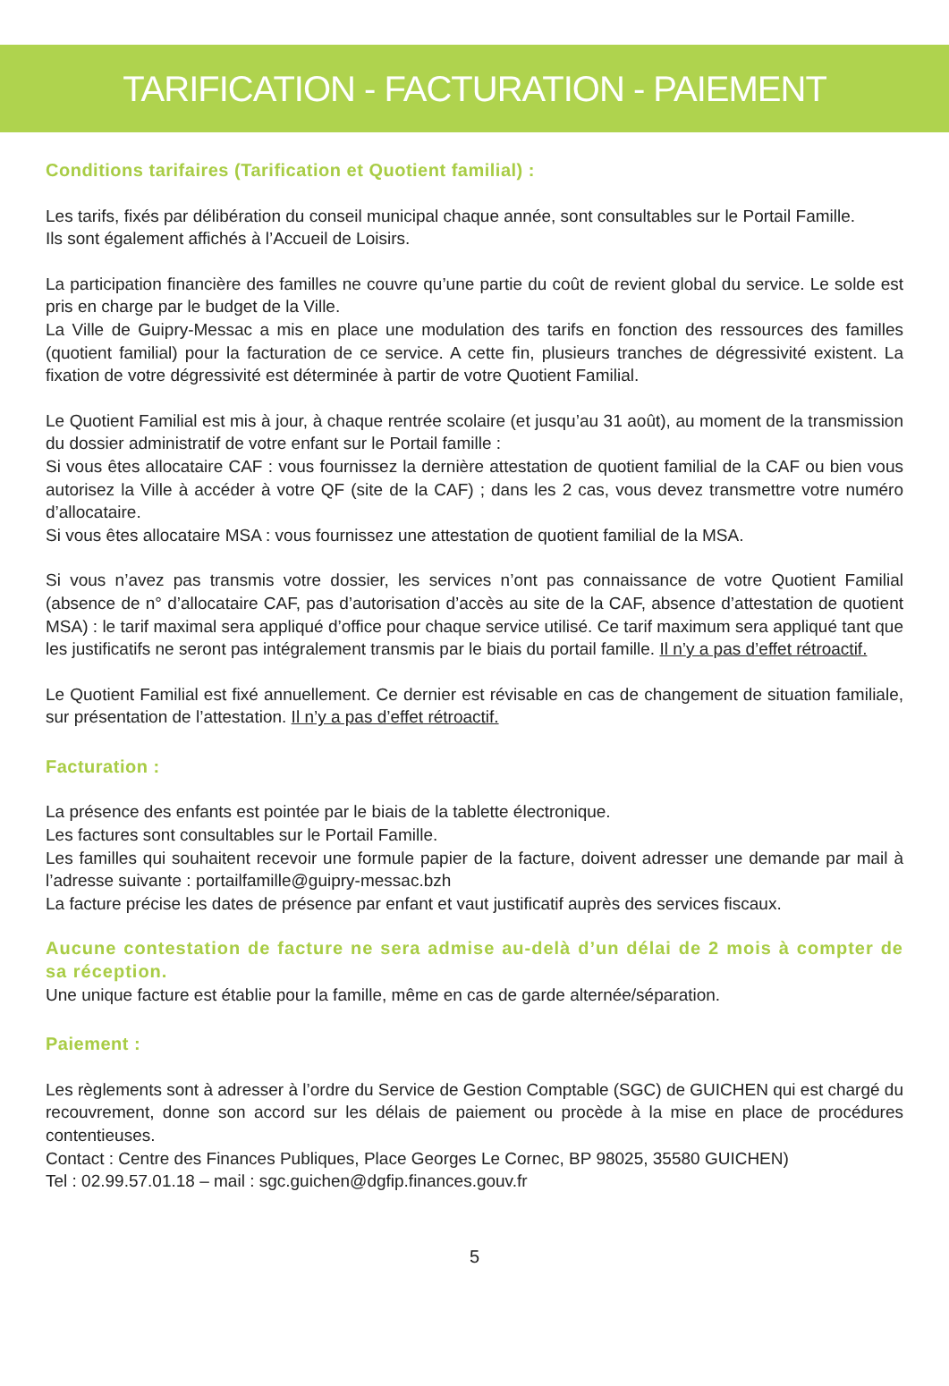TARIFICATION - FACTURATION - PAIEMENT
Conditions tarifaires (Tarification et Quotient familial) :
Les tarifs, fixés par délibération du conseil municipal chaque année, sont consultables sur le Portail Famille.
Ils sont également affichés à l’Accueil de Loisirs.
La participation financière des familles ne couvre qu’une partie du coût de revient global du service. Le solde est pris en charge par le budget de la Ville.
La Ville de Guipry-Messac a mis en place une modulation des tarifs en fonction des ressources des familles (quotient familial) pour la facturation de ce service. A cette fin, plusieurs tranches de dégressivité existent. La fixation de votre dégressivité est déterminée à partir de votre Quotient Familial.
Le Quotient Familial est mis à jour, à chaque rentrée scolaire (et jusqu’au 31 août), au moment de la transmission du dossier administratif de votre enfant sur le Portail famille :
Si vous êtes allocataire CAF : vous fournissez la dernière attestation de quotient familial de la CAF ou bien vous autorisez la Ville à accéder à votre QF (site de la CAF) ; dans les 2 cas, vous devez transmettre votre numéro d’allocataire.
Si vous êtes allocataire MSA : vous fournissez une attestation de quotient familial de la MSA.
Si vous n’avez pas transmis votre dossier, les services n’ont pas connaissance de votre Quotient Familial (absence de n° d’allocataire CAF, pas d’autorisation d’accès au site de la CAF, absence d’attestation de quotient MSA) : le tarif maximal sera appliqué d’office pour chaque service utilisé. Ce tarif maximum sera appliqué tant que les justificatifs ne seront pas intégralement transmis par le biais du portail famille. Il n’y a pas d’effet rétroactif.
Le Quotient Familial est fixé annuellement. Ce dernier est révisable en cas de changement de situation familiale, sur présentation de l’attestation. Il n’y a pas d’effet rétroactif.
Facturation :
La présence des enfants est pointée par le biais de la tablette électronique.
Les factures sont consultables sur le Portail Famille.
Les familles qui souhaitent recevoir une formule papier de la facture, doivent adresser une demande par mail à l’adresse suivante : portailfamille@guipry-messac.bzh
La facture précise les dates de présence par enfant et vaut justificatif auprès des services fiscaux.
Aucune contestation de facture ne sera admise au-delà d’un délai de 2 mois à compter de sa réception.
Une unique facture est établie pour la famille, même en cas de garde alternée/séparation.
Paiement :
Les règlements sont à adresser à l’ordre du Service de Gestion Comptable (SGC) de GUICHEN qui est chargé du recouvrement, donne son accord sur les délais de paiement ou procède à la mise en place de procédures contentieuses.
Contact : Centre des Finances Publiques, Place Georges Le Cornec, BP 98025, 35580 GUICHEN)
Tel : 02.99.57.01.18 – mail : sgc.guichen@dgfip.finances.gouv.fr
5